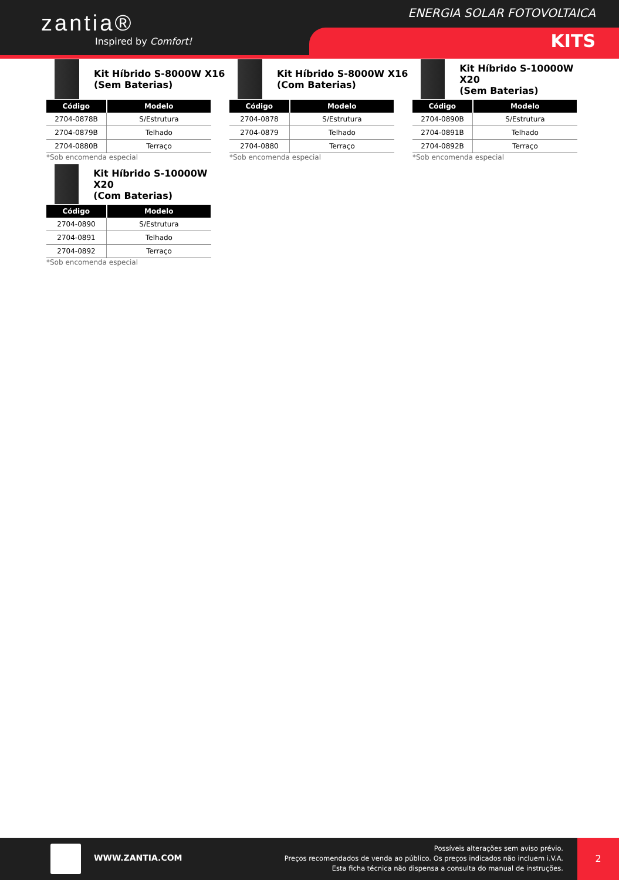zantia®
Inspired by Comfort!
ENERGIA SOLAR FOTOVOLTAICA
KITS
Kit Híbrido S-8000W X16
(Sem Baterias)
| Código | Modelo |
| --- | --- |
| 2704-0878B | S/Estrutura |
| 2704-0879B | Telhado |
| 2704-0880B | Terraço |
*Sob encomenda especial
Kit Híbrido S-8000W X16
(Com Baterias)
| Código | Modelo |
| --- | --- |
| 2704-0878 | S/Estrutura |
| 2704-0879 | Telhado |
| 2704-0880 | Terraço |
*Sob encomenda especial
Kit Híbrido S-10000W X20
(Sem Baterias)
| Código | Modelo |
| --- | --- |
| 2704-0890B | S/Estrutura |
| 2704-0891B | Telhado |
| 2704-0892B | Terraço |
*Sob encomenda especial
Kit Híbrido S-10000W X20
(Com Baterias)
| Código | Modelo |
| --- | --- |
| 2704-0890 | S/Estrutura |
| 2704-0891 | Telhado |
| 2704-0892 | Terraço |
*Sob encomenda especial
WWW.ZANTIA.COM
Possíveis alterações sem aviso prévio.
Preços recomendados de venda ao público. Os preços indicados não incluem i.V.A.
Esta ficha técnica não dispensa a consulta do manual de instruções.
2